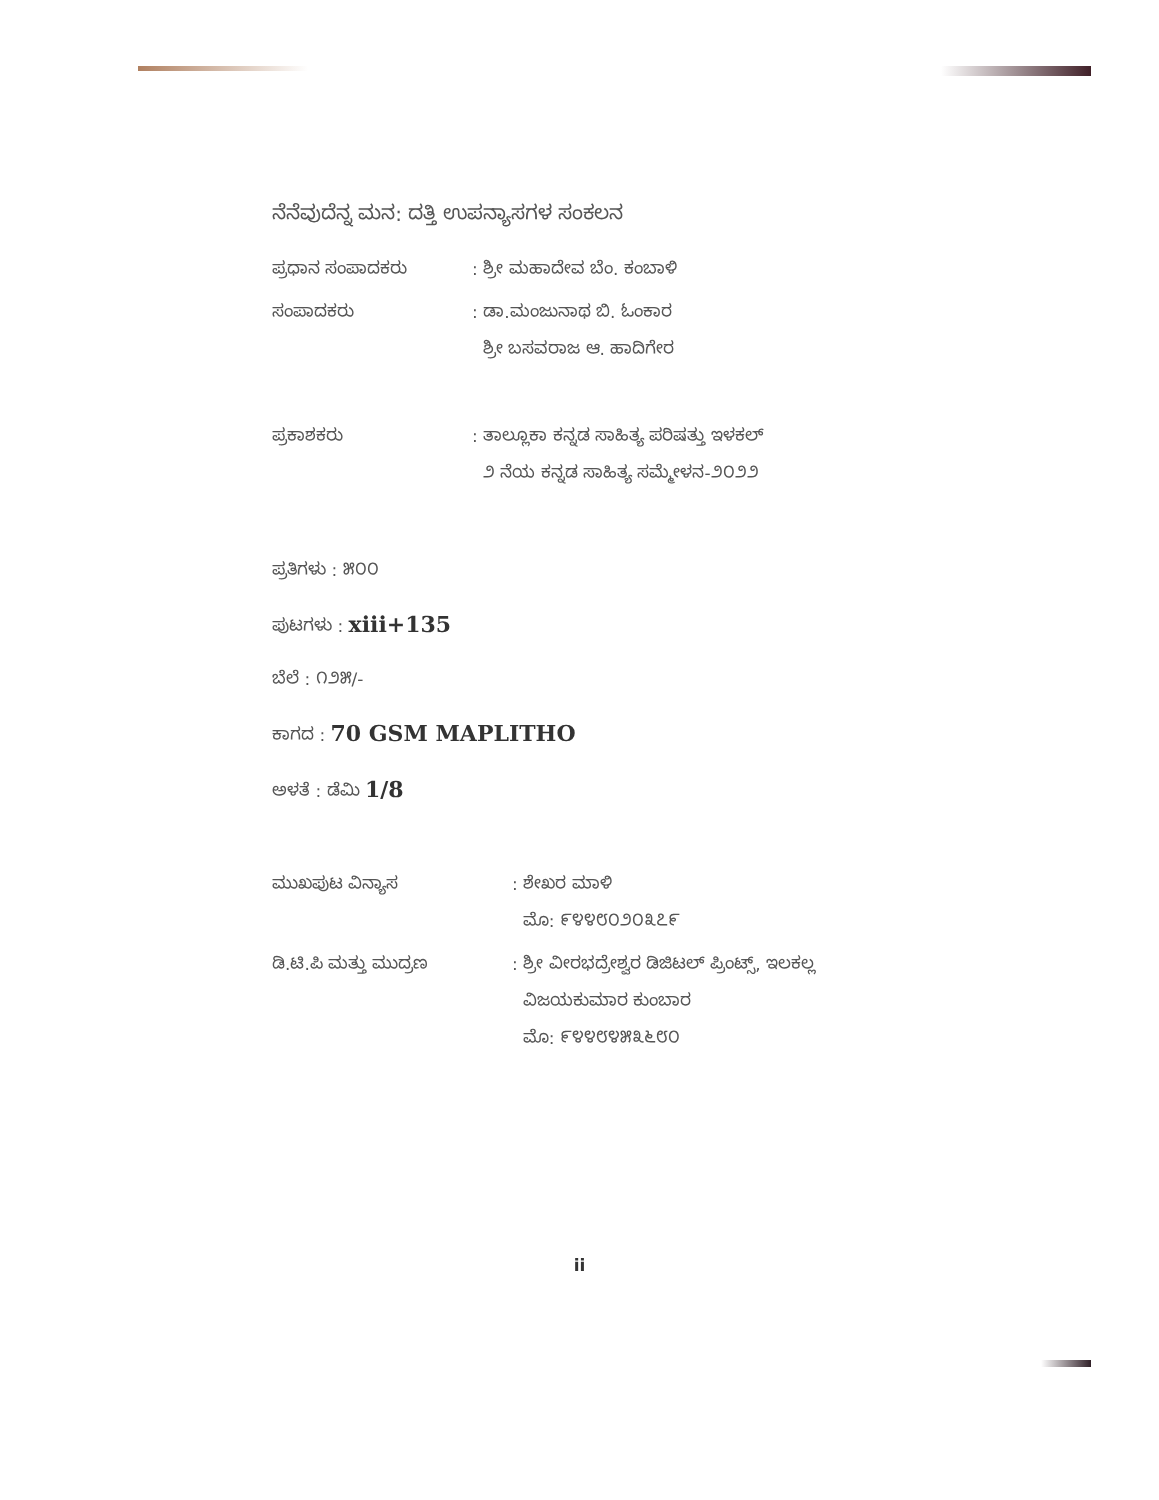ನೆನೆವುದೆನ್ನ ಮನ: ದತ್ತಿ ಉಪನ್ಯಾಸಗಳ ಸಂಕಲನ
ಪ್ರಧಾನ ಸಂಪಾದಕರು : ಶ್ರೀ ಮಹಾದೇವ ಬೆಂ. ಕಂಬಾಳಿ
ಸಂಪಾದಕರು : ಡಾ.ಮಂಜುನಾಥ ಬಿ. ಓಂಕಾರ
ಶ್ರೀ ಬಸವರಾಜ ಆ. ಹಾದಿಗೇರ
ಪ್ರಕಾಶಕರು : ತಾಲ್ಲೂಕಾ ಕನ್ನಡ ಸಾಹಿತ್ಯ ಪರಿಷತ್ತು ಇಳಕಲ್
೨ ನೆಯ ಕನ್ನಡ ಸಾಹಿತ್ಯ ಸಮ್ಮೇಳನ-೨೦೨೨
ಪ್ರತಿಗಳು : ೫೦೦
ಪುಟಗಳು : xiii+135
ಬೆಲೆ : ೧೨೫/-
ಕಾಗದ : 70 GSM MAPLITHO
ಅಳತೆ : ಡೆಮಿ 1/8
ಮುಖಪುಟ ವಿನ್ಯಾಸ : ಶೇಖರ ಮಾಳಿ
ಮೊ: ೯೪೪೮೦೨೦೩೭೯
ಡಿ.ಟಿ.ಪಿ ಮತ್ತು ಮುದ್ರಣ : ಶ್ರೀ ವೀರಭದ್ರೇಶ್ವರ ಡಿಜಿಟಲ್ ಪ್ರಿಂಟ್ಸ್, ಇಲಕಲ್ಲ
ವಿಜಯಕುಮಾರ ಕುಂಬಾರ
ಮೊ: ೯೪೪೮೪೫೩೬೮೦
ii